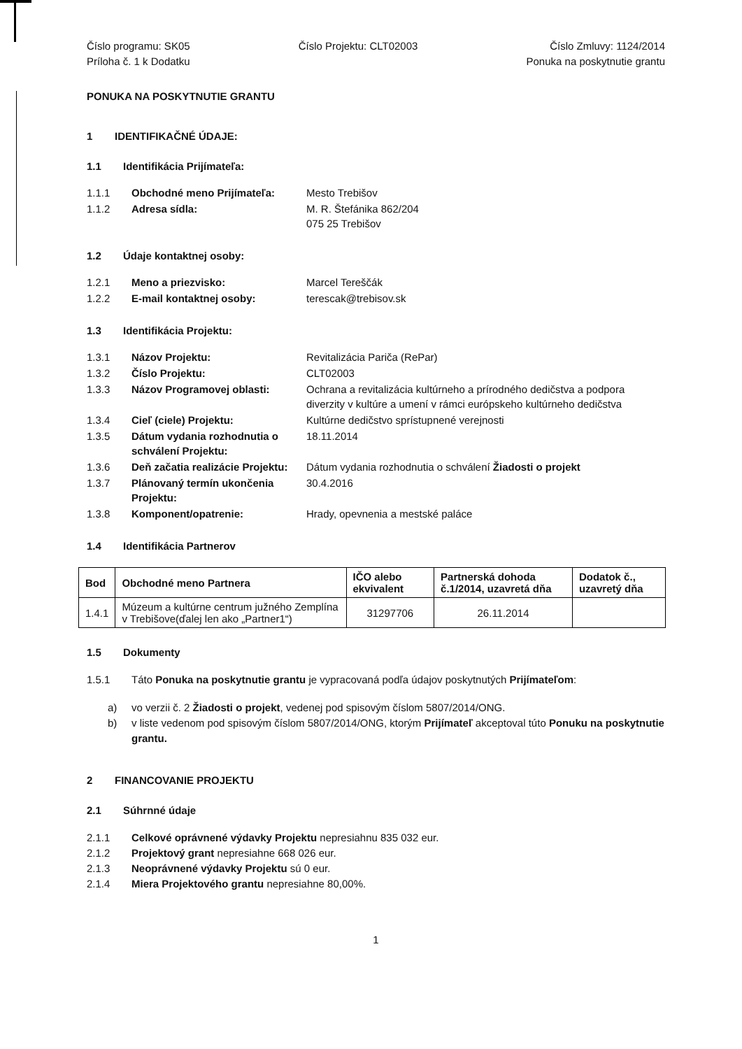Číslo programu: SK05
Príloha č. 1 k Dodatku
Číslo Projektu: CLT02003 Číslo Zmluvy: 1124/2014
Ponuka na poskytnutie grantu
PONUKA NA POSKYTNUTIE GRANTU
1 IDENTIFIKAČNÉ ÚDAJE:
1.1 Identifikácia Prijímateľa:
| 1.1.1 | Obchodné meno Prijímateľa: | Mesto Trebišov |
| 1.1.2 | Adresa sídla: | M. R. Štefánika 862/204 075 25 Trebišov |
1.2 Údaje kontaktnej osoby:
| 1.2.1 | Meno a priezvisko: | Marcel Tereščák |
| 1.2.2 | E-mail kontaktnej osoby: | terescak@trebisov.sk |
1.3 Identifikácia Projektu:
| 1.3.1 | Názov Projektu: | Revitalizácia Pariča (RePar) |
| 1.3.2 | Číslo Projektu: | CLT02003 |
| 1.3.3 | Názov Programovej oblasti: | Ochrana a revitalizácia kultúrneho a prírodného dedičstva a podpora diverzity v kultúre a umení v rámci európskeho kultúrneho dedičstva |
| 1.3.4 | Cieľ (ciele) Projektu: | Kultúrne dedičstvo sprístupnené verejnosti |
| 1.3.5 | Dátum vydania rozhodnutia o schválení Projektu: | 18.11.2014 |
| 1.3.6 | Deň začatia realizácie Projektu: | Dátum vydania rozhodnutia o schválení Žiadosti o projekt |
| 1.3.7 | Plánovaný termín ukončenia Projektu: | 30.4.2016 |
| 1.3.8 | Komponent/opatrenie: | Hrady, opevnenia a mestské paláce |
1.4 Identifikácia Partnerov
| Bod | Obchodné meno Partnera | IČO alebo ekvivalent | Partnerská dohoda č.1/2014, uzavretá dňa | Dodatok č., uzavretý dňa |
| --- | --- | --- | --- | --- |
| 1.4.1 | Múzeum a kultúrne centrum južného Zemplína v Trebišove(ďalej len ako „Partner1“) | 31297706 | 26.11.2014 | |
1.5 Dokumenty
1.5.1 Táto Ponuka na poskytnutie grantu je vypracovaná podľa údajov poskytnutých Prijímateľom:
a) vo verzii č. 2 Žiadosti o projekt, vedenej pod spisovým číslom 5807/2014/ONG.
b) v liste vedenom pod spisovým číslom 5807/2014/ONG, ktorým Prijímateľ akceptoval túto Ponuku na poskytnutie grantu.
2 FINANCOVANIE PROJEKTU
2.1 Súhrnné údaje
2.1.1 Celkové oprávnené výdavky Projektu nepresiahnu 835 032 eur.
2.1.2 Projektový grant nepresiahne 668 026 eur.
2.1.3 Neoprávnené výdavky Projektu sú 0 eur.
2.1.4 Miera Projektového grantu nepresiahne 80,00%.
1